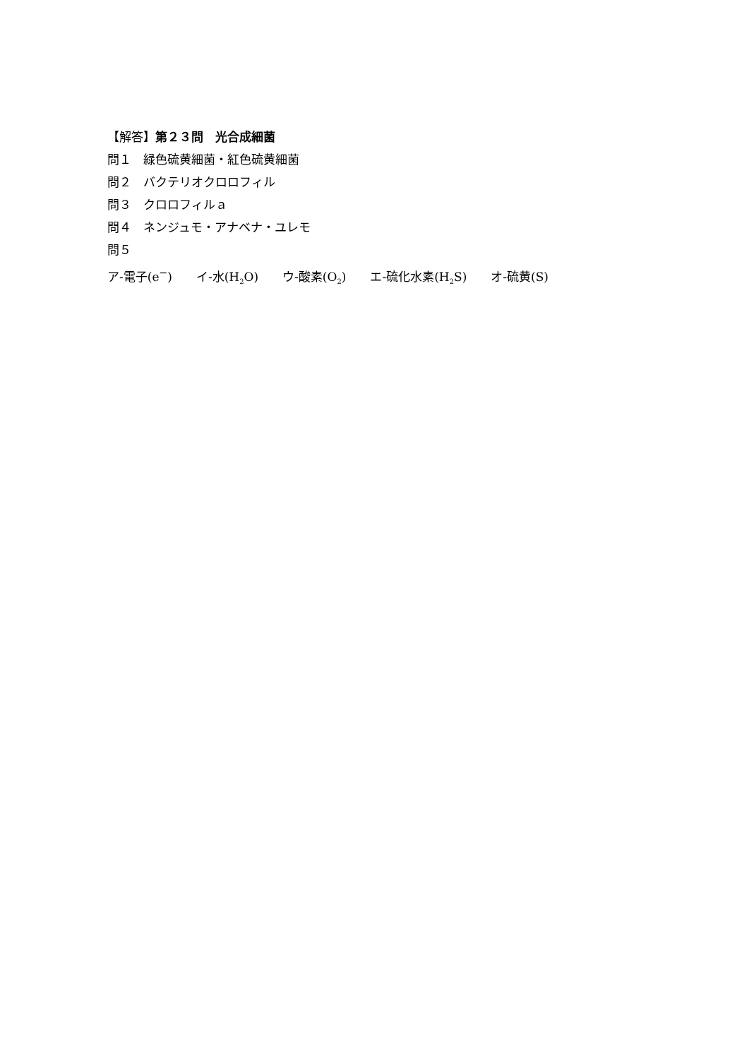【解答】第２３問　光合成細菌
問１　緑色硫黄細菌・紅色硫黄細菌
問２　バクテリオクロロフィル
問３　クロロフィルａ
問４　ネンジュモ・アナベナ・ユレモ
問５
ア‐電子(e<sup>−</sup>)　　イ‐水(H<sub>2</sub>O)　　ウ‐酸素(O<sub>2</sub>)　　エ‐硫化水素(H<sub>2</sub>S)　　オ‐硫黄(S)